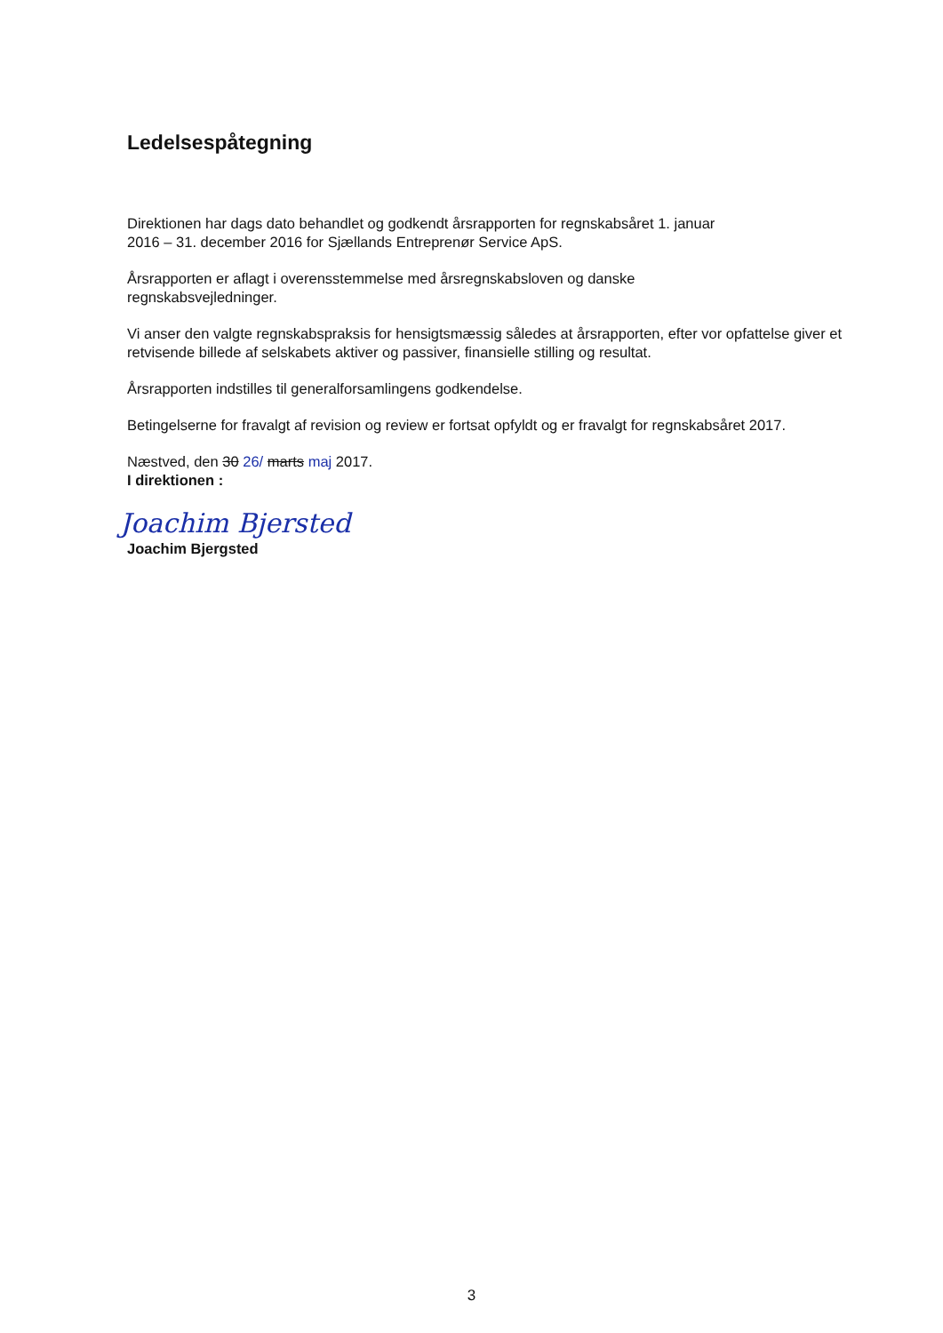Ledelsespåtegning
Direktionen har dags dato behandlet og godkendt årsrapporten for regnskabsåret 1. januar
2016 – 31. december 2016 for Sjællands Entreprenør Service ApS.
Årsrapporten er aflagt i overensstemmelse med årsregnskabsloven og danske
regnskabsvejledninger.
Vi anser den valgte regnskabspraksis for hensigtsmæssig således at årsrapporten, efter vor opfattelse giver et retvisende billede af selskabets aktiver og passiver, finansielle stilling og resultat.
Årsrapporten indstilles til generalforsamlingens godkendelse.
Betingelserne for fravalgt af revision og review er fortsat opfyldt og er fravalgt for regnskabsåret 2017.
Næstved, den 30 26/ marts maj 2017.
I direktionen :
Joachim Bjersted
Joachim Bjergsted
3